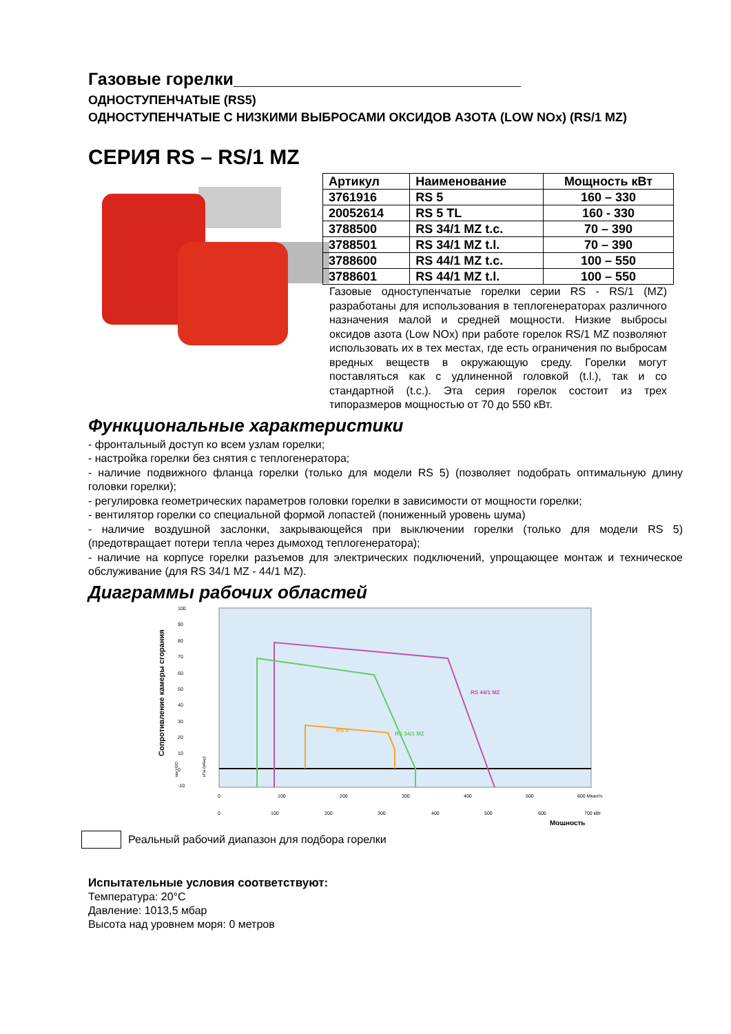Газовые горелки______________________________
ОДНОСТУПЕНЧАТЫЕ (RS5)
ОДНОСТУПЕНЧАТЫЕ С НИЗКИМИ ВЫБРОСАМИ ОКСИДОВ АЗОТА (LOW NOx) (RS/1 MZ)
СЕРИЯ RS – RS/1 MZ
| Артикул | Наименование | Мощность кВт |
| --- | --- | --- |
| 3761916 | RS 5 | 160 – 330 |
| 20052614 | RS 5 TL | 160 - 330 |
| 3788500 | RS 34/1 MZ t.c. | 70 – 390 |
| 3788501 | RS 34/1 MZ t.l. | 70 – 390 |
| 3788600 | RS 44/1 MZ t.c. | 100 – 550 |
| 3788601 | RS 44/1 MZ t.l. | 100 – 550 |
Газовые одноступенчатые горелки серии RS - RS/1 (MZ) разработаны для использования в теплогенераторах различного назначения малой и средней мощности. Низкие выбросы оксидов азота (Low NOx) при работе горелок RS/1 MZ позволяют использовать их в тех местах, где есть ограничения по выбросам вредных веществ в окружающую среду. Горелки могут поставляться как с удлиненной головкой (t.l.), так и со стандартной (t.c.). Эта серия горелок состоит из трех типоразмеров мощностью от 70 до 550 кВт.
Функциональные характеристики
- фронтальный доступ ко всем узлам горелки;
- настройка горелки без снятия с теплогенератора;
- наличие подвижного фланца горелки (только для модели RS 5) (позволяет подобрать оптимальную длину головки горелки);
- регулировка геометрических параметров головки горелки в зависимости от мощности горелки;
- вентилятор горелки со специальной формой лопастей (пониженный уровень шума)
- наличие воздушной заслонки, закрывающейся при выключении горелки (только для модели RS 5) (предотвращает потери тепла через дымоход теплогенератора);
- наличие на корпусе горелки разъемов для электрических подключений, упрощающее монтаж и техническое обслуживание (для RS 34/1 MZ - 44/1 MZ).
Диаграммы рабочих областей
Сопротивление камеры сгорания
мм H2O
кПа (мбар)
100
90
80
70
60
50
40
30
20
10
0
-10
RS 44/1 MZ
RS 34/1 MZ
RS 5
0
100
200
300
400
500
600 Мкал/ч
0
100
200
300
400
500
600
700 кВт
Мощность
Реальный рабочий диапазон для подбора горелки
Испытательные условия соответствуют:
Температура: 20°C
Давление: 1013,5 мбар
Высота над уровнем моря: 0 метров